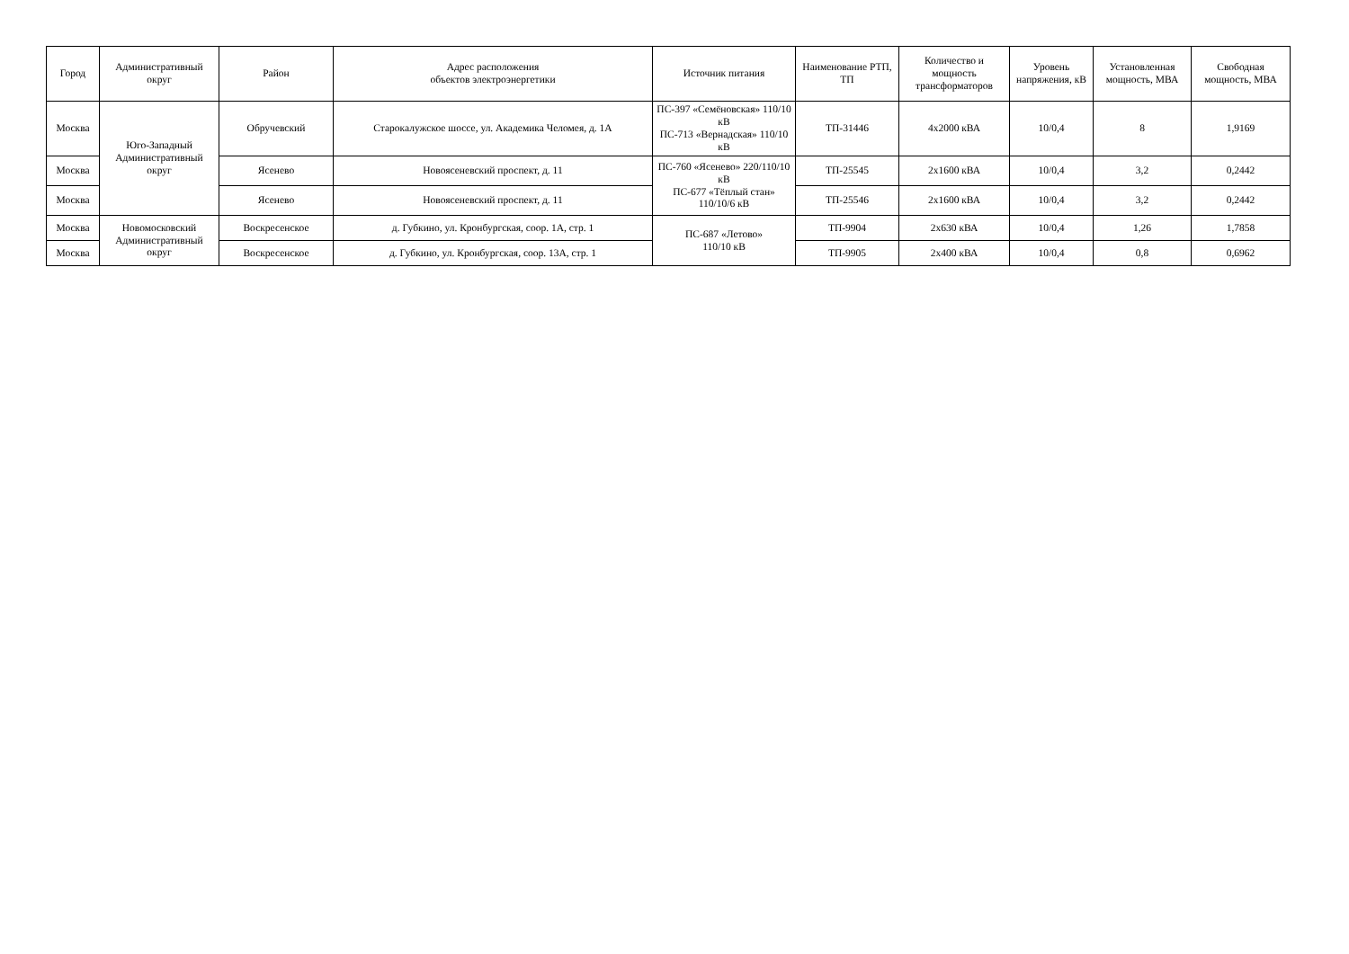| Город | Административный округ | Район | Адрес расположения объектов электроэнергетики | Источник питания | Наименование РТП, ТП | Количество и мощность трансформаторов | Уровень напряжения, кВ | Установленная мощность, МВА | Свободная мощность, МВА |
| --- | --- | --- | --- | --- | --- | --- | --- | --- | --- |
| Москва | Юго-Западный Административный округ | Обручевский | Старокалужское шоссе, ул. Академика Челомея, д. 1А | ПС-397 «Семёновская» 110/10 кВ ПС-713 «Вернадская» 110/10 кВ | ТП-31446 | 4х2000 кВА | 10/0,4 | 8 | 1,9169 |
| Москва | | Ясенево | Новоясеневский проспект, д. 11 | ПС-760 «Ясенево» 220/110/10 кВ ПС-677 «Тёплый стан» 110/10/6 кВ | ТП-25545 | 2х1600 кВА | 10/0,4 | 3,2 | 0,2442 |
| Москва | | Ясенево | Новоясеневский проспект, д. 11 | | ТП-25546 | 2х1600 кВА | 10/0,4 | 3,2 | 0,2442 |
| Москва | Новомосковский Административный округ | Воскресенское | д. Губкино, ул. Кронбургская, соор. 1А, стр. 1 | ПС-687 «Летово» 110/10 кВ | ТП-9904 | 2х630 кВА | 10/0,4 | 1,26 | 1,7858 |
| Москва | | Воскресенское | д. Губкино, ул. Кронбургская, соор. 13А, стр. 1 | | ТП-9905 | 2х400 кВА | 10/0,4 | 0,8 | 0,6962 |